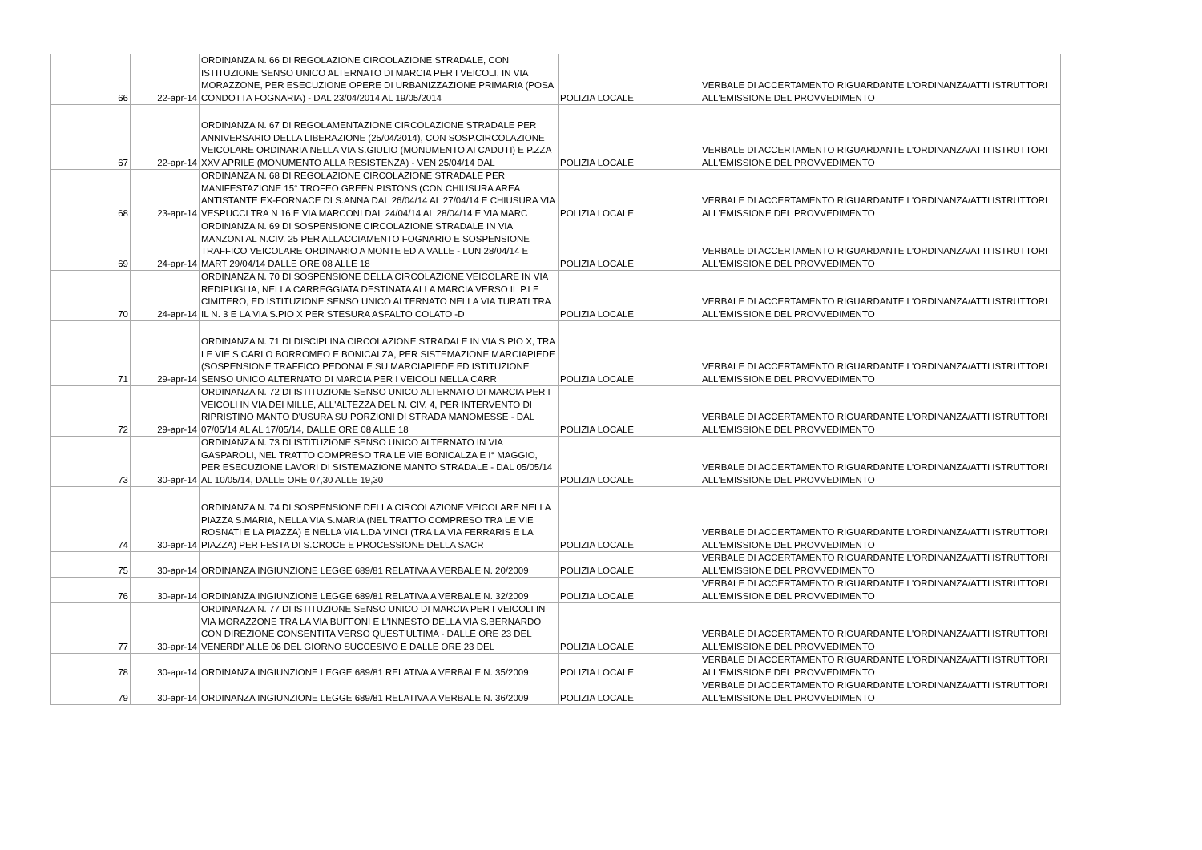| 66 | 22-apr-14 | ORDINANZA N. 66 DI REGOLAZIONE CIRCOLAZIONE STRADALE, CON ISTITUZIONE SENSO UNICO ALTERNATO DI MARCIA PER I VEICOLI, IN VIA MORAZZONE, PER ESECUZIONE OPERE DI URBANIZZAZIONE PRIMARIA (POSA CONDOTTA FOGNARIA) - DAL 23/04/2014 AL 19/05/2014 | POLIZIA LOCALE | VERBALE DI ACCERTAMENTO RIGUARDANTE L'ORDINANZA/ATTI ISTRUTTORI ALL'EMISSIONE DEL PROVVEDIMENTO |
| 67 | 22-apr-14 | ORDINANZA N. 67 DI REGOLAMENTAZIONE CIRCOLAZIONE STRADALE PER ANNIVERSARIO DELLA LIBERAZIONE (25/04/2014), CON SOSP.CIRCOLAZIONE VEICOLARE ORDINARIA NELLA VIA S.GIULIO (MONUMENTO AI CADUTI) E P.ZZA XXV APRILE (MONUMENTO ALLA RESISTENZA) - VEN 25/04/14 DAL | POLIZIA LOCALE | VERBALE DI ACCERTAMENTO RIGUARDANTE L'ORDINANZA/ATTI ISTRUTTORI ALL'EMISSIONE DEL PROVVEDIMENTO |
| 68 | 23-apr-14 | ORDINANZA N. 68 DI REGOLAZIONE CIRCOLAZIONE STRADALE PER MANIFESTAZIONE 15° TROFEO GREEN PISTONS (CON CHIUSURA AREA ANTISTANTE EX-FORNACE DI S.ANNA DAL 26/04/14 AL 27/04/14 E CHIUSURA VIA VESPUCCI TRA N 16 E VIA MARCONI DAL 24/04/14 AL 28/04/14 E VIA MARC | POLIZIA LOCALE | VERBALE DI ACCERTAMENTO RIGUARDANTE L'ORDINANZA/ATTI ISTRUTTORI ALL'EMISSIONE DEL PROVVEDIMENTO |
| 69 | 24-apr-14 | ORDINANZA N. 69 DI SOSPENSIONE CIRCOLAZIONE STRADALE IN VIA MANZONI AL N.CIV. 25 PER ALLACCIAMENTO FOGNARIO E SOSPENSIONE TRAFFICO VEICOLARE ORDINARIO A MONTE ED A VALLE - LUN 28/04/14 E MART 29/04/14 DALLE ORE 08 ALLE 18 | POLIZIA LOCALE | VERBALE DI ACCERTAMENTO RIGUARDANTE L'ORDINANZA/ATTI ISTRUTTORI ALL'EMISSIONE DEL PROVVEDIMENTO |
| 70 | 24-apr-14 | ORDINANZA N. 70 DI SOSPENSIONE DELLA CIRCOLAZIONE VEICOLARE IN VIA REDIPUGLIA, NELLA CARREGGIATA DESTINATA ALLA MARCIA VERSO IL P.LE CIMITERO, ED ISTITUZIONE SENSO UNICO ALTERNATO NELLA VIA TURATI TRA IL N. 3 E LA VIA S.PIO X PER STESURA ASFALTO COLATO -D | POLIZIA LOCALE | VERBALE DI ACCERTAMENTO RIGUARDANTE L'ORDINANZA/ATTI ISTRUTTORI ALL'EMISSIONE DEL PROVVEDIMENTO |
| 71 | 29-apr-14 | ORDINANZA N. 71 DI DISCIPLINA CIRCOLAZIONE STRADALE IN VIA S.PIO X, TRA LE VIE S.CARLO BORROMEO E BONICALZA, PER SISTEMAZIONE MARCIAPIEDE (SOSPENSIONE TRAFFICO PEDONALE SU MARCIAPIEDE ED ISTITUZIONE SENSO UNICO ALTERNATO DI MARCIA PER I VEICOLI NELLA CARR | POLIZIA LOCALE | VERBALE DI ACCERTAMENTO RIGUARDANTE L'ORDINANZA/ATTI ISTRUTTORI ALL'EMISSIONE DEL PROVVEDIMENTO |
| 72 | 29-apr-14 | ORDINANZA N. 72 DI ISTITUZIONE SENSO UNICO ALTERNATO DI MARCIA PER I VEICOLI IN VIA DEI MILLE, ALL'ALTEZZA DEL N. CIV. 4, PER INTERVENTO DI RIPRISTINO MANTO D'USURA SU PORZIONI DI STRADA MANOMESSE - DAL 07/05/14 AL AL 17/05/14, DALLE ORE 08 ALLE 18 | POLIZIA LOCALE | VERBALE DI ACCERTAMENTO RIGUARDANTE L'ORDINANZA/ATTI ISTRUTTORI ALL'EMISSIONE DEL PROVVEDIMENTO |
| 73 | 30-apr-14 | ORDINANZA N. 73 DI ISTITUZIONE SENSO UNICO ALTERNATO IN VIA GASPAROLI, NEL TRATTO COMPRESO TRA LE VIE BONICALZA E I° MAGGIO, PER ESECUZIONE LAVORI DI SISTEMAZIONE MANTO STRADALE - DAL 05/05/14 AL 10/05/14, DALLE ORE 07,30 ALLE 19,30 | POLIZIA LOCALE | VERBALE DI ACCERTAMENTO RIGUARDANTE L'ORDINANZA/ATTI ISTRUTTORI ALL'EMISSIONE DEL PROVVEDIMENTO |
| 74 | 30-apr-14 | ORDINANZA N. 74 DI SOSPENSIONE DELLA CIRCOLAZIONE VEICOLARE NELLA PIAZZA S.MARIA, NELLA VIA S.MARIA (NEL TRATTO COMPRESO TRA LE VIE ROSNATI E LA PIAZZA) E NELLA VIA L.DA VINCI (TRA LA VIA FERRARIS E LA PIAZZA) PER FESTA DI S.CROCE E PROCESSIONE DELLA SACR | POLIZIA LOCALE | VERBALE DI ACCERTAMENTO RIGUARDANTE L'ORDINANZA/ATTI ISTRUTTORI ALL'EMISSIONE DEL PROVVEDIMENTO |
| 75 | 30-apr-14 | ORDINANZA INGIUNZIONE LEGGE 689/81 RELATIVA A VERBALE N. 20/2009 | POLIZIA LOCALE | VERBALE DI ACCERTAMENTO RIGUARDANTE L'ORDINANZA/ATTI ISTRUTTORI ALL'EMISSIONE DEL PROVVEDIMENTO |
| 76 | 30-apr-14 | ORDINANZA INGIUNZIONE LEGGE 689/81 RELATIVA A VERBALE N. 32/2009 | POLIZIA LOCALE | VERBALE DI ACCERTAMENTO RIGUARDANTE L'ORDINANZA/ATTI ISTRUTTORI ALL'EMISSIONE DEL PROVVEDIMENTO |
| 77 | 30-apr-14 | ORDINANZA N. 77 DI ISTITUZIONE SENSO UNICO DI MARCIA PER I VEICOLI IN VIA MORAZZONE TRA LA VIA BUFFONI E L'INNESTO DELLA VIA S.BERNARDO CON DIREZIONE CONSENTITA VERSO QUEST'ULTIMA - DALLE ORE 23 DEL VENERDI' ALLE 06 DEL GIORNO SUCCESIVO E DALLE ORE 23 DEL | POLIZIA LOCALE | VERBALE DI ACCERTAMENTO RIGUARDANTE L'ORDINANZA/ATTI ISTRUTTORI ALL'EMISSIONE DEL PROVVEDIMENTO |
| 78 | 30-apr-14 | ORDINANZA INGIUNZIONE LEGGE 689/81 RELATIVA A VERBALE N. 35/2009 | POLIZIA LOCALE | VERBALE DI ACCERTAMENTO RIGUARDANTE L'ORDINANZA/ATTI ISTRUTTORI ALL'EMISSIONE DEL PROVVEDIMENTO |
| 79 | 30-apr-14 | ORDINANZA INGIUNZIONE LEGGE 689/81 RELATIVA A VERBALE N. 36/2009 | POLIZIA LOCALE | VERBALE DI ACCERTAMENTO RIGUARDANTE L'ORDINANZA/ATTI ISTRUTTORI ALL'EMISSIONE DEL PROVVEDIMENTO |